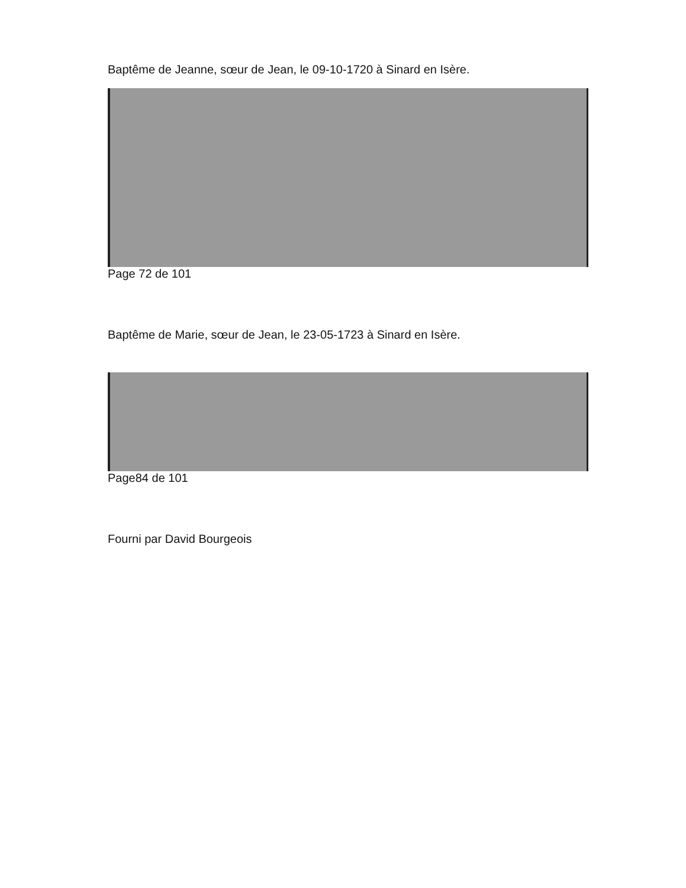Baptême de Jeanne, sœur de Jean, le 09-10-1720 à Sinard en Isère.
Page 72 de 101
Baptême de Marie, sœur de Jean, le 23-05-1723 à Sinard en Isère.
Page84 de 101
Fourni par David Bourgeois